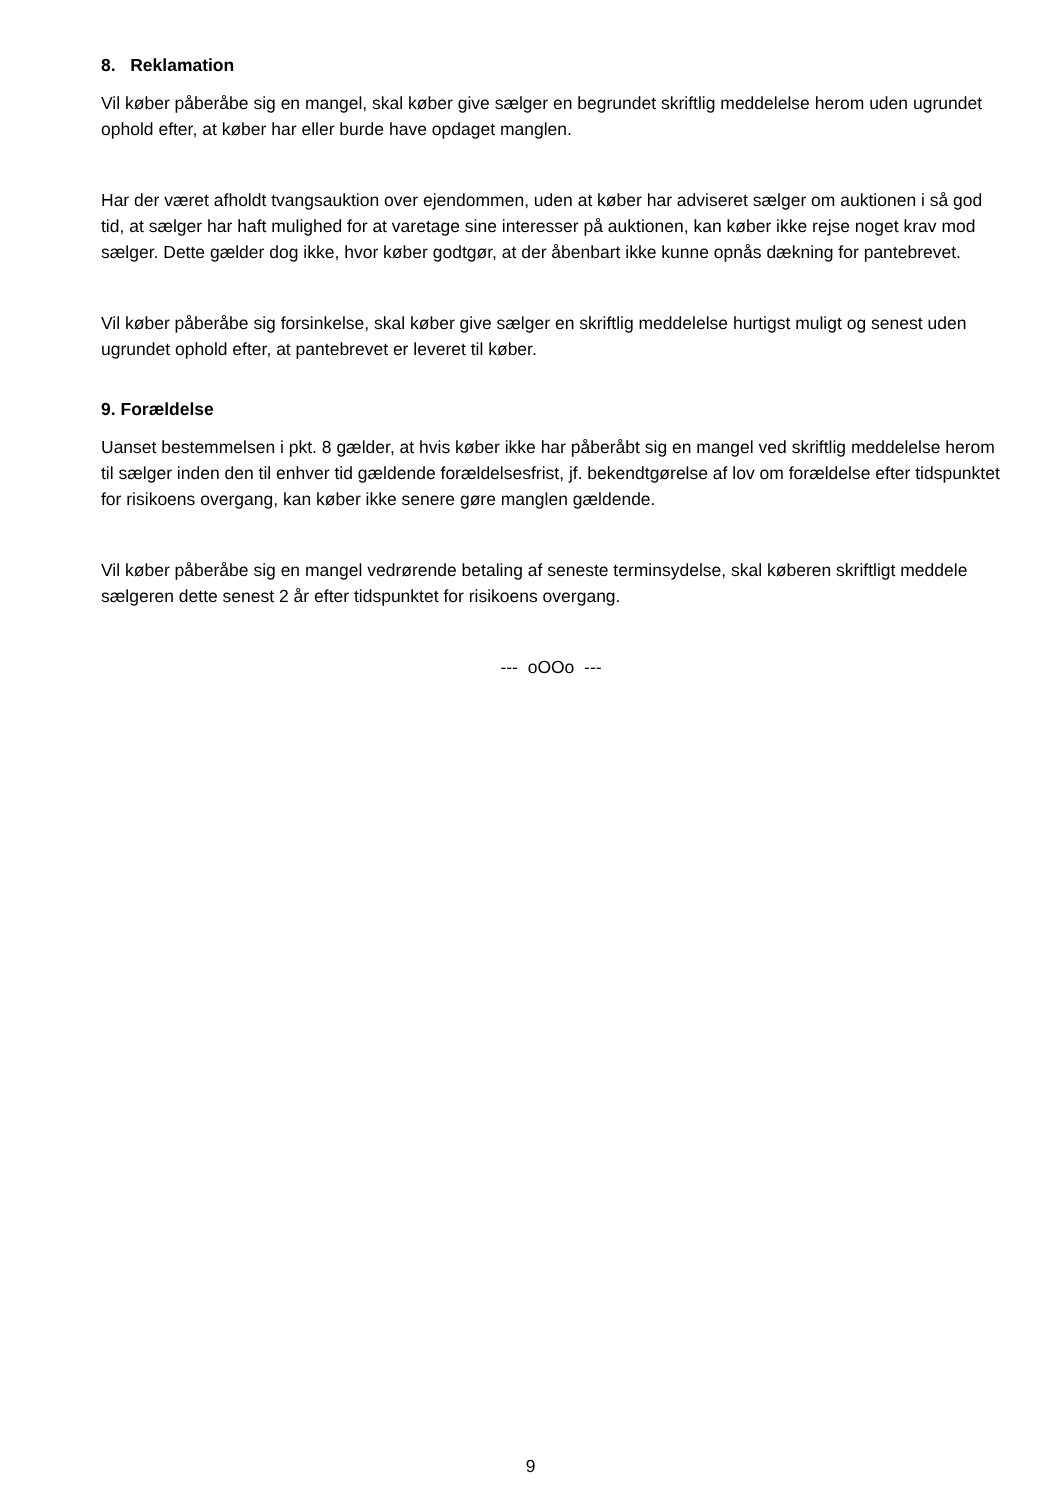8. Reklamation
Vil køber påberåbe sig en mangel, skal køber give sælger en begrundet skriftlig meddelelse herom uden ugrundet ophold efter, at køber har eller burde have opdaget manglen.
Har der været afholdt tvangsauktion over ejendommen, uden at køber har adviseret sælger om auktionen i så god tid, at sælger har haft mulighed for at varetage sine interesser på auktionen, kan køber ikke rejse noget krav mod sælger. Dette gælder dog ikke, hvor køber godtgør, at der åbenbart ikke kunne opnås dækning for pantebrevet.
Vil køber påberåbe sig forsinkelse, skal køber give sælger en skriftlig meddelelse hurtigst muligt og senest uden ugrundet ophold efter, at pantebrevet er leveret til køber.
9. Forældelse
Uanset bestemmelsen i pkt. 8 gælder, at hvis køber ikke har påberåbt sig en mangel ved skriftlig meddelelse herom til sælger inden den til enhver tid gældende forældelsesfrist, jf. bekendtgørelse af lov om forældelse efter tidspunktet for risikoens overgang, kan køber ikke senere gøre manglen gældende.
Vil køber påberåbe sig en mangel vedrørende betaling af seneste terminsydelse, skal køberen skriftligt meddele sælgeren dette senest 2 år efter tidspunktet for risikoens overgang.
--- oOOo ---
9